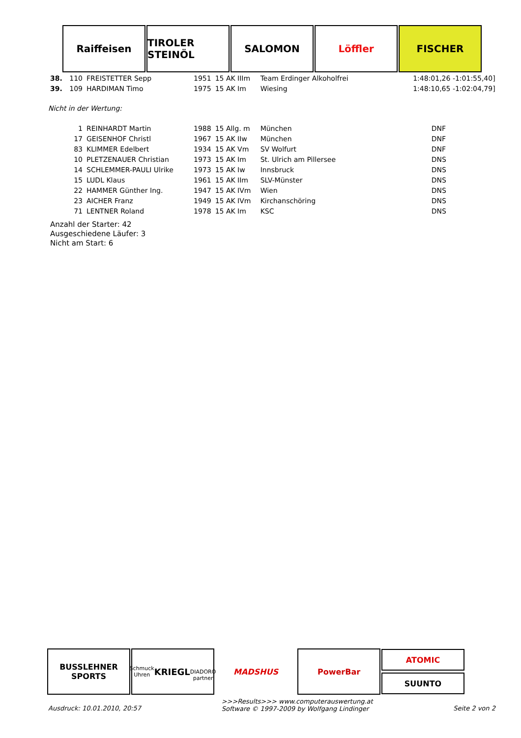Raiffeisen TIROLER STEINÖL
SALOMON Löffler FISCHER
| 38. | 110 | FREISTETTER Sepp | 1951 | 15 AK IIIm | Team Erdinger Alkoholfrei | 1:48:01,26 -1:01:55,40] |
| 39. | 109 | HARDIMAN Timo | 1975 | 15 AK Im | Wiesing | 1:48:10,65 -1:02:04,79] |
Nicht in der Wertung:
| | 1 | REINHARDT Martin | 1988 | 15 Allg. m | München | DNF |
| | 17 | GEISENHOF Christl | 1967 | 15 AK IIw | München | DNF |
| | 83 | KLIMMER Edelbert | 1934 | 15 AK Vm | SV Wolfurt | DNF |
| | 10 | PLETZENAUER Christian | 1973 | 15 AK Im | St. Ulrich am Pillersee | DNS |
| | 14 | SCHLEMMER-PAULI Ulrike | 1973 | 15 AK Iw | Innsbruck | DNS |
| | 15 | LUDL Klaus | 1961 | 15 AK IIm | SLV-Münster | DNS |
| | 22 | HAMMER Günther Ing. | 1947 | 15 AK IVm | Wien | DNS |
| | 23 | AICHER Franz | 1949 | 15 AK IVm | Kirchanschöring | DNS |
| | 71 | LENTNER Roland | 1978 | 15 AK Im | KSC | DNS |
Anzahl der Starter: 42
Ausgeschiedene Läufer: 3
Nicht am Start: 6
BUSSLEHNER SPORTS
Schmuck Uhren
KRIEGL
DIADORO partner
MADSHUS PowerBar
ATOMIC
SUUNTO
Ausdruck: 10.01.2010, 20:57 >>>Results>>> www.computerauswertung.at
Software © 1997-2009 by Wolfgang Lindinger Seite 2 von 2